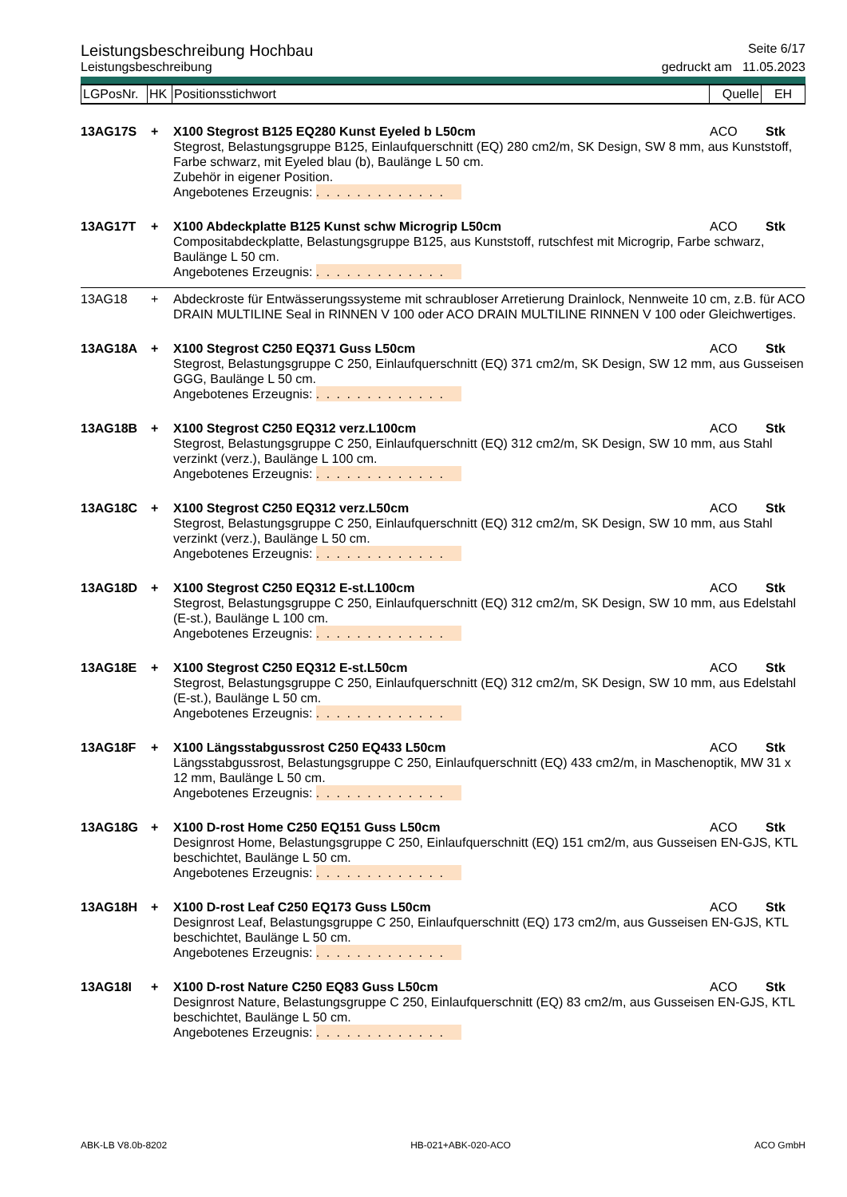Leistungsbeschreibung Hochbau
Seite 6/17
Leistungsbeschreibung gedruckt am 11.05.2023
| LGPosNr. | HK | Positionsstichwort | Quelle | EH |
| 13AG17S | + | X100 Stegrost B125 EQ280 Kunst Eyeled b L50cm | ACO | Stk |
| | | Stegrost, Belastungsgruppe B125, Einlaufquerschnitt (EQ) 280 cm2/m, SK Design, SW 8 mm, aus Kunststoff, Farbe schwarz, mit Eyeled blau (b), Baulänge L 50 cm. Zubehör in eigener Position. Angebotenes Erzeugnis: . . . . . . . . . . . . . | | |
| 13AG17T | + | X100 Abdeckplatte B125 Kunst schw Microgrip L50cm | ACO | Stk |
| | | Compositabdeckplatte, Belastungsgruppe B125, aus Kunststoff, rutschfest mit Microgrip, Farbe schwarz, Baulänge L 50 cm. Angebotenes Erzeugnis: . . . . . . . . . . . . . | | |
| 13AG18 | + | Abdeckroste für Entwässerungssysteme mit schraubloser Arretierung Drainlock, Nennweite 10 cm, z.B. für ACO DRAIN MULTILINE Seal in RINNEN V 100 oder ACO DRAIN MULTILINE RINNEN V 100 oder Gleichwertiges. | | |
| 13AG18A | + | X100 Stegrost C250 EQ371 Guss L50cm | ACO | Stk |
| | | Stegrost, Belastungsgruppe C 250, Einlaufquerschnitt (EQ) 371 cm2/m, SK Design, SW 12 mm, aus Gusseisen GGG, Baulänge L 50 cm. Angebotenes Erzeugnis: . . . . . . . . . . . . . | | |
| 13AG18B | + | X100 Stegrost C250 EQ312 verz.L100cm | ACO | Stk |
| | | Stegrost, Belastungsgruppe C 250, Einlaufquerschnitt (EQ) 312 cm2/m, SK Design, SW 10 mm, aus Stahl verzinkt (verz.), Baulänge L 100 cm. Angebotenes Erzeugnis: . . . . . . . . . . . . . | | |
| 13AG18C | + | X100 Stegrost C250 EQ312 verz.L50cm | ACO | Stk |
| | | Stegrost, Belastungsgruppe C 250, Einlaufquerschnitt (EQ) 312 cm2/m, SK Design, SW 10 mm, aus Stahl verzinkt (verz.), Baulänge L 50 cm. Angebotenes Erzeugnis: . . . . . . . . . . . . . | | |
| 13AG18D | + | X100 Stegrost C250 EQ312 E-st.L100cm | ACO | Stk |
| | | Stegrost, Belastungsgruppe C 250, Einlaufquerschnitt (EQ) 312 cm2/m, SK Design, SW 10 mm, aus Edelstahl (E-st.), Baulänge L 100 cm. Angebotenes Erzeugnis: . . . . . . . . . . . . . | | |
| 13AG18E | + | X100 Stegrost C250 EQ312 E-st.L50cm | ACO | Stk |
| | | Stegrost, Belastungsgruppe C 250, Einlaufquerschnitt (EQ) 312 cm2/m, SK Design, SW 10 mm, aus Edelstahl (E-st.), Baulänge L 50 cm. Angebotenes Erzeugnis: . . . . . . . . . . . . . | | |
| 13AG18F | + | X100 Längsstabgussrost C250 EQ433 L50cm | ACO | Stk |
| | | Längsstabgussrost, Belastungsgruppe C 250, Einlaufquerschnitt (EQ) 433 cm2/m, in Maschenoptik, MW 31 x 12 mm, Baulänge L 50 cm. Angebotenes Erzeugnis: . . . . . . . . . . . . . | | |
| 13AG18G | + | X100 D-rost Home C250 EQ151 Guss L50cm | ACO | Stk |
| | | Designrost Home, Belastungsgruppe C 250, Einlaufquerschnitt (EQ) 151 cm2/m, aus Gusseisen EN-GJS, KTL beschichtet, Baulänge L 50 cm. Angebotenes Erzeugnis: . . . . . . . . . . . . . | | |
| 13AG18H | + | X100 D-rost Leaf C250 EQ173 Guss L50cm | ACO | Stk |
| | | Designrost Leaf, Belastungsgruppe C 250, Einlaufquerschnitt (EQ) 173 cm2/m, aus Gusseisen EN-GJS, KTL beschichtet, Baulänge L 50 cm. Angebotenes Erzeugnis: . . . . . . . . . . . . . | | |
| 13AG18I | + | X100 D-rost Nature C250 EQ83 Guss L50cm | ACO | Stk |
| | | Designrost Nature, Belastungsgruppe C 250, Einlaufquerschnitt (EQ) 83 cm2/m, aus Gusseisen EN-GJS, KTL beschichtet, Baulänge L 50 cm. Angebotenes Erzeugnis: . . . . . . . . . . . . . | | |
ABK-LB V8.0b-8202 HB-021+ABK-020-ACO ACO GmbH